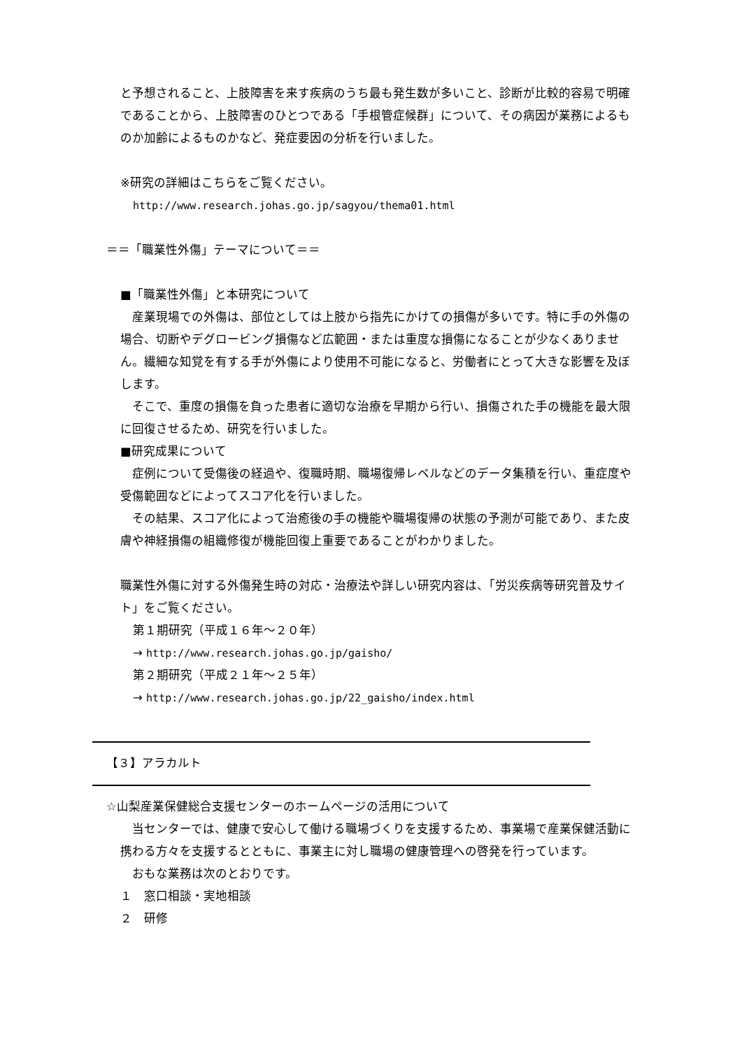と予想されること、上肢障害を来す疾病のうち最も発生数が多いこと、診断が比較的容易で明確であることから、上肢障害のひとつである「手根管症候群」について、その病因が業務によるものか加齢によるものかなど、発症要因の分析を行いました。
※研究の詳細はこちらをご覧ください。
http://www.research.johas.go.jp/sagyou/thema01.html
＝＝「職業性外傷」テーマについて＝＝
■「職業性外傷」と本研究について
　産業現場での外傷は、部位としては上肢から指先にかけての損傷が多いです。特に手の外傷の場合、切断やデグロービング損傷など広範囲・または重度な損傷になることが少なくありません。繊細な知覚を有する手が外傷により使用不可能になると、労働者にとって大きな影響を及ぼします。
　そこで、重度の損傷を負った患者に適切な治療を早期から行い、損傷された手の機能を最大限に回復させるため、研究を行いました。
■研究成果について
　症例について受傷後の経過や、復職時期、職場復帰レベルなどのデータ集積を行い、重症度や受傷範囲などによってスコア化を行いました。
　その結果、スコア化によって治癒後の手の機能や職場復帰の状態の予測が可能であり、また皮膚や神経損傷の組織修復が機能回復上重要であることがわかりました。
職業性外傷に対する外傷発生時の対応・治療法や詳しい研究内容は、「労災疾病等研究普及サイト」をご覧ください。
第１期研究（平成１６年～２０年）
→ http://www.research.johas.go.jp/gaisho/
第２期研究（平成２１年～２５年）
→ http://www.research.johas.go.jp/22_gaisho/index.html
【３】アラカルト
☆山梨産業保健総合支援センターのホームページの活用について
　当センターでは、健康で安心して働ける職場づくりを支援するため、事業場で産業保健活動に携わる方々を支援するとともに、事業主に対し職場の健康管理への啓発を行っています。
　おもな業務は次のとおりです。
１　窓口相談・実地相談
２　研修